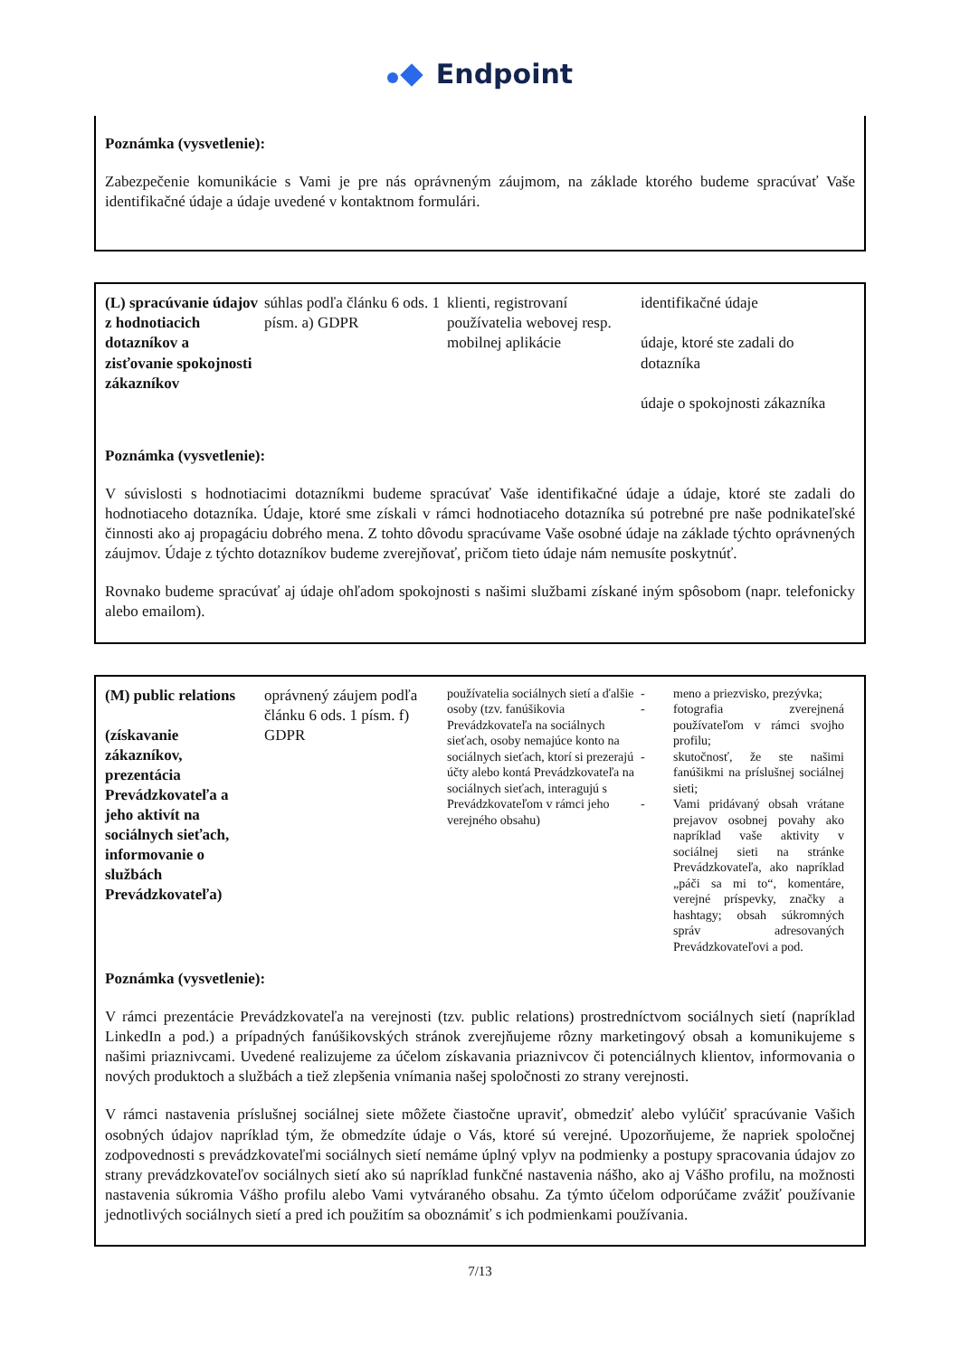Endpoint
Poznámka (vysvetlenie):
Zabezpečenie komunikácie s Vami je pre nás oprávneným záujmom, na základe ktorého budeme spracúvať Vaše identifikačné údaje a údaje uvedené v kontaktnom formulári.
| (L) spracúvanie údajov z hodnotiacich dotazníkov a zisťovanie spokojnosti zákazníkov | súhlas podľa článku 6 ods. 1 písm. a) GDPR | klienti, registrovaní používatelia webovej resp. mobilnej aplikácie | identifikačné údaje údaje, ktoré ste zadali do dotazníka údaje o spokojnosti zákazníka |
Poznámka (vysvetlenie):
V súvislosti s hodnotiacimi dotazníkmi budeme spracúvať Vaše identifikačné údaje a údaje, ktoré ste zadali do hodnotiaceho dotazníka. Údaje, ktoré sme získali v rámci hodnotiaceho dotazníka sú potrebné pre naše podnikateľské činnosti ako aj propagáciu dobrého mena. Z tohto dôvodu spracúvame Vaše osobné údaje na základe týchto oprávnených záujmov. Údaje z týchto dotazníkov budeme zverejňovať, pričom tieto údaje nám nemusíte poskytnúť.
Rovnako budeme spracúvať aj údaje ohľadom spokojnosti s našimi službami získané iným spôsobom (napr. telefonicky alebo emailom).
| (M) public relations (získavanie zákazníkov, prezentácia Prevádzkovateľa a jeho aktivít na sociálnych sieťach, informovanie o službách Prevádzkovateľa) | oprávnený záujem podľa článku 6 ods. 1 písm. f) GDPR | používatelia sociálnych sietí a ďalšie osoby (tzv. fanúšikovia Prevádzkovateľa na sociálnych sieťach, osoby nemajúce konto na sociálnych sieťach, ktorí si prezerajú účty alebo kontá Prevádzkovateľa na sociálnych sieťach, interagujú s Prevádzkovateľom v rámci jeho verejného obsahu) | / - / meno a priezvisko, prezývka; / / - / fotografia zverejnená používateľom v rámci svojho profilu; / / - / skutočnosť, že ste našimi fanúšikmi na príslušnej sociálnej sieti; / / - / Vami pridávaný obsah vrátane prejavov osobnej povahy ako napríklad vaše aktivity v sociálnej sieti na stránke Prevádzkovateľa, ako napríklad „páči sa mi to“, komentáre, verejné príspevky, značky a hashtagy; obsah súkromných správ adresovaných Prevádzkovateľovi a pod. / |
Poznámka (vysvetlenie):
V rámci prezentácie Prevádzkovateľa na verejnosti (tzv. public relations) prostredníctvom sociálnych sietí (napríklad LinkedIn a pod.) a prípadných fanúšikovských stránok zverejňujeme rôzny marketingový obsah a komunikujeme s našimi priaznivcami. Uvedené realizujeme za účelom získavania priaznivcov či potenciálnych klientov, informovania o nových produktoch a službách a tiež zlepšenia vnímania našej spoločnosti zo strany verejnosti.
V rámci nastavenia príslušnej sociálnej siete môžete čiastočne upraviť, obmedziť alebo vylúčiť spracúvanie Vašich osobných údajov napríklad tým, že obmedzíte údaje o Vás, ktoré sú verejné. Upozorňujeme, že napriek spoločnej zodpovednosti s prevádzkovateľmi sociálnych sietí nemáme úplný vplyv na podmienky a postupy spracovania údajov zo strany prevádzkovateľov sociálnych sietí ako sú napríklad funkčné nastavenia nášho, ako aj Vášho profilu, na možnosti nastavenia súkromia Vášho profilu alebo Vami vytváraného obsahu. Za týmto účelom odporúčame zvážiť používanie jednotlivých sociálnych sietí a pred ich použitím sa oboznámiť s ich podmienkami používania.
7/13